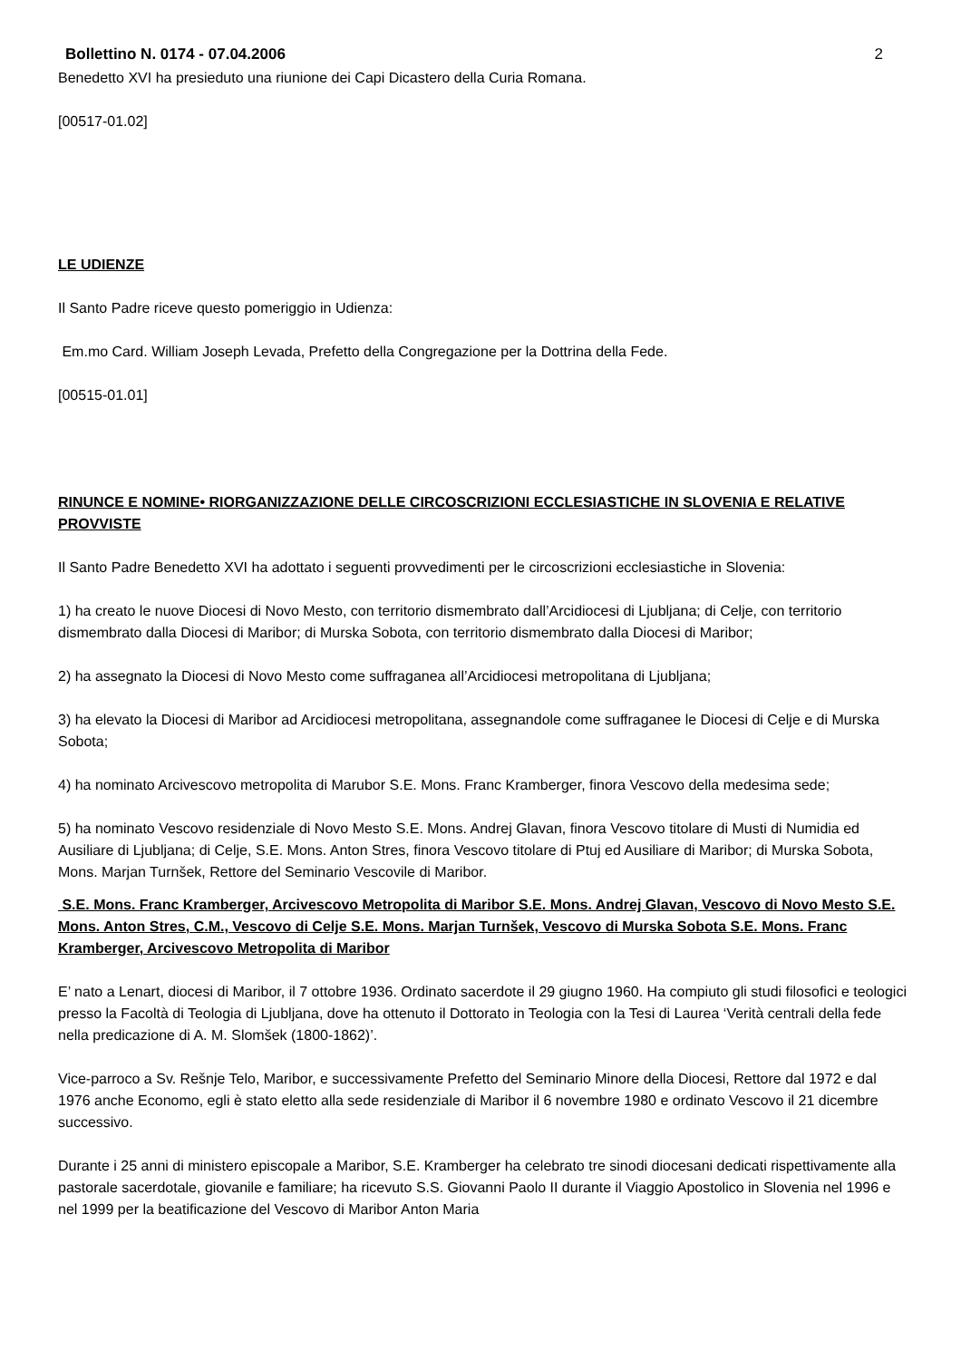Bollettino N. 0174 - 07.04.2006 2
Benedetto XVI ha presieduto una riunione dei Capi Dicastero della Curia Romana.
[00517-01.02]
LE UDIENZE
Il Santo Padre riceve questo pomeriggio in Udienza:
Em.mo Card. William Joseph Levada, Prefetto della Congregazione per la Dottrina della Fede.
[00515-01.01]
RINUNCE E NOMINE• RIORGANIZZAZIONE DELLE CIRCOSCRIZIONI ECCLESIASTICHE IN SLOVENIA E RELATIVE PROVVISTE
Il Santo Padre Benedetto XVI ha adottato i seguenti provvedimenti per le circoscrizioni ecclesiastiche in Slovenia:
1) ha creato le nuove Diocesi di Novo Mesto, con territorio dismembrato dall’Arcidiocesi di Ljubljana; di Celje, con territorio dismembrato dalla Diocesi di Maribor; di Murska Sobota, con territorio dismembrato dalla Diocesi di Maribor;
2) ha assegnato la Diocesi di Novo Mesto come suffraganea all’Arcidiocesi metropolitana di Ljubljana;
3) ha elevato la Diocesi di Maribor ad Arcidiocesi metropolitana, assegnandole come suffraganee le Diocesi di Celje e di Murska Sobota;
4) ha nominato Arcivescovo metropolita di Marubor S.E. Mons. Franc Kramberger, finora Vescovo della medesima sede;
5) ha nominato Vescovo residenziale di Novo Mesto S.E. Mons. Andrej Glavan, finora Vescovo titolare di Musti di Numidia ed Ausiliare di Ljubljana; di Celje, S.E. Mons. Anton Stres, finora Vescovo titolare di Ptuj ed Ausiliare di Maribor; di Murska Sobota, Mons. Marjan Turnšek, Rettore del Seminario Vescovile di Maribor.
S.E. Mons. Franc Kramberger, Arcivescovo Metropolita di Maribor S.E. Mons. Andrej Glavan, Vescovo di Novo Mesto S.E. Mons. Anton Stres, C.M., Vescovo di Celje S.E. Mons. Marjan Turnšek, Vescovo di Murska Sobota S.E. Mons. Franc Kramberger, Arcivescovo Metropolita di Maribor
E’ nato a Lenart, diocesi di Maribor, il 7 ottobre 1936. Ordinato sacerdote il 29 giugno 1960. Ha compiuto gli studi filosofici e teologici presso la Facoltà di Teologia di Ljubljana, dove ha ottenuto il Dottorato in Teologia con la Tesi di Laurea ‘Verità centrali della fede nella predicazione di A. M. Slomšek (1800-1862)’.
Vice-parroco a Sv. Rešnje Telo, Maribor, e successivamente Prefetto del Seminario Minore della Diocesi, Rettore dal 1972 e dal 1976 anche Economo, egli è stato eletto alla sede residenziale di Maribor il 6 novembre 1980 e ordinato Vescovo il 21 dicembre successivo.
Durante i 25 anni di ministero episcopale a Maribor, S.E. Kramberger ha celebrato tre sinodi diocesani dedicati rispettivamente alla pastorale sacerdotale, giovanile e familiare; ha ricevuto S.S. Giovanni Paolo II durante il Viaggio Apostolico in Slovenia nel 1996 e nel 1999 per la beatificazione del Vescovo di Maribor Anton Maria